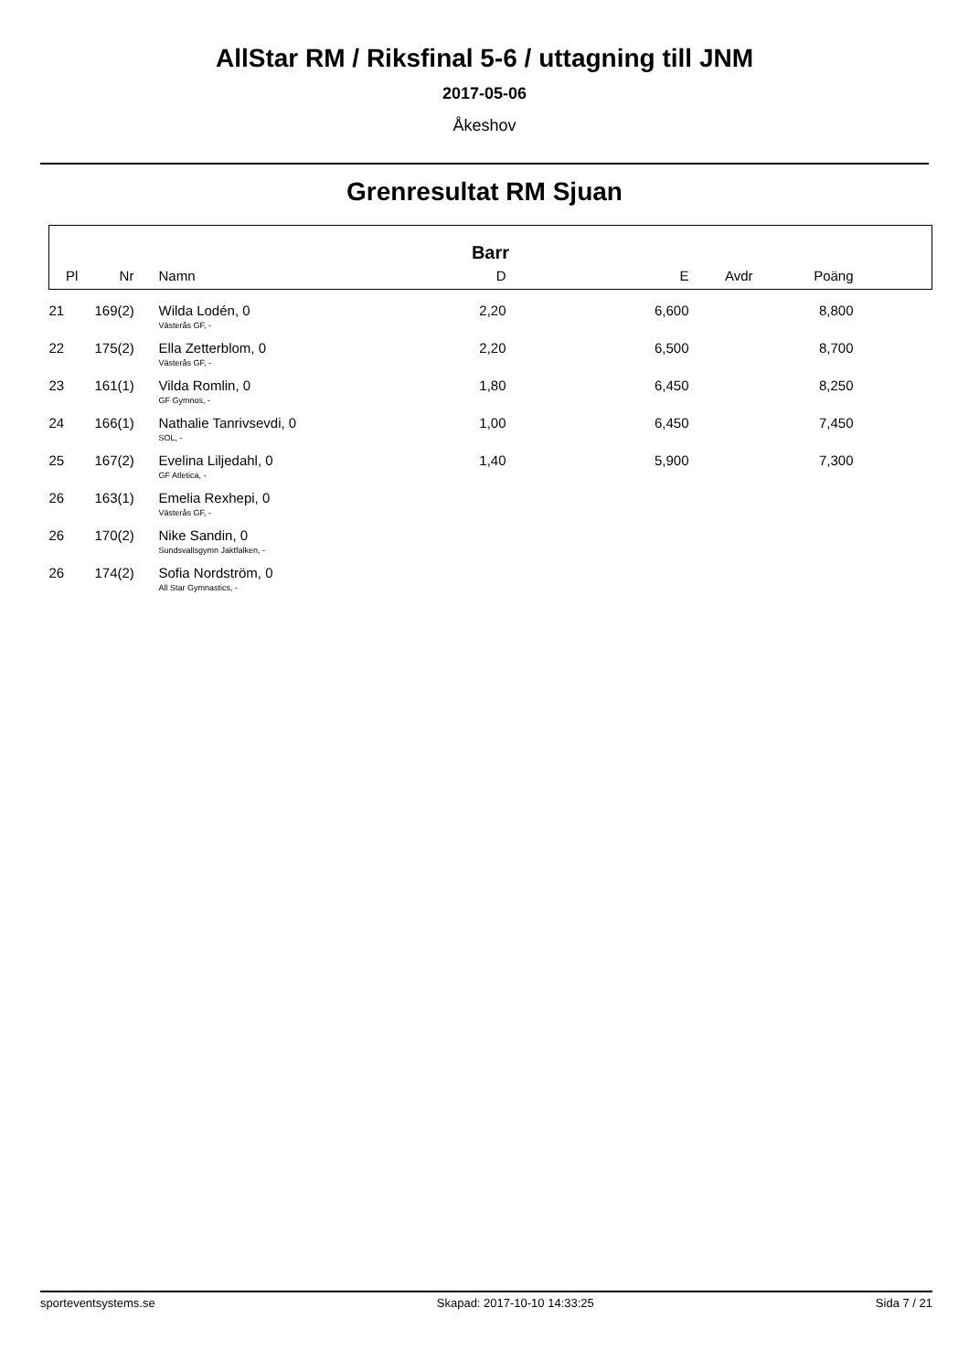AllStar RM / Riksfinal 5-6 / uttagning till JNM
2017-05-06
Åkeshov
Grenresultat RM Sjuan
| Barr | | | | | | | |
| --- | --- | --- | --- | --- | --- | --- | --- |
| Pl | Nr | Namn | D | E | Avdr | Poäng | |
| 21 | 169(2) | Wilda Lodén, 0 Västerås GF, - | 2,20 | 6,600 | | 8,800 | |
| 22 | 175(2) | Ella Zetterblom, 0 Västerås GF, - | 2,20 | 6,500 | | 8,700 | |
| 23 | 161(1) | Vilda Romlin, 0 GF Gymnos, - | 1,80 | 6,450 | | 8,250 | |
| 24 | 166(1) | Nathalie Tanrivsevdi, 0 SOL, - | 1,00 | 6,450 | | 7,450 | |
| 25 | 167(2) | Evelina Liljedahl, 0 GF Atletica, - | 1,40 | 5,900 | | 7,300 | |
| 26 | 163(1) | Emelia Rexhepi, 0 Västerås GF, - | | | | | |
| 26 | 170(2) | Nike Sandin, 0 Sundsvallsgymn Jaktfalken, - | | | | | |
| 26 | 174(2) | Sofia Nordström, 0 All Star Gymnastics, - | | | | | |
sporteventsystems.se Skapad: 2017-10-10 14:33:25 Sida 7 / 21